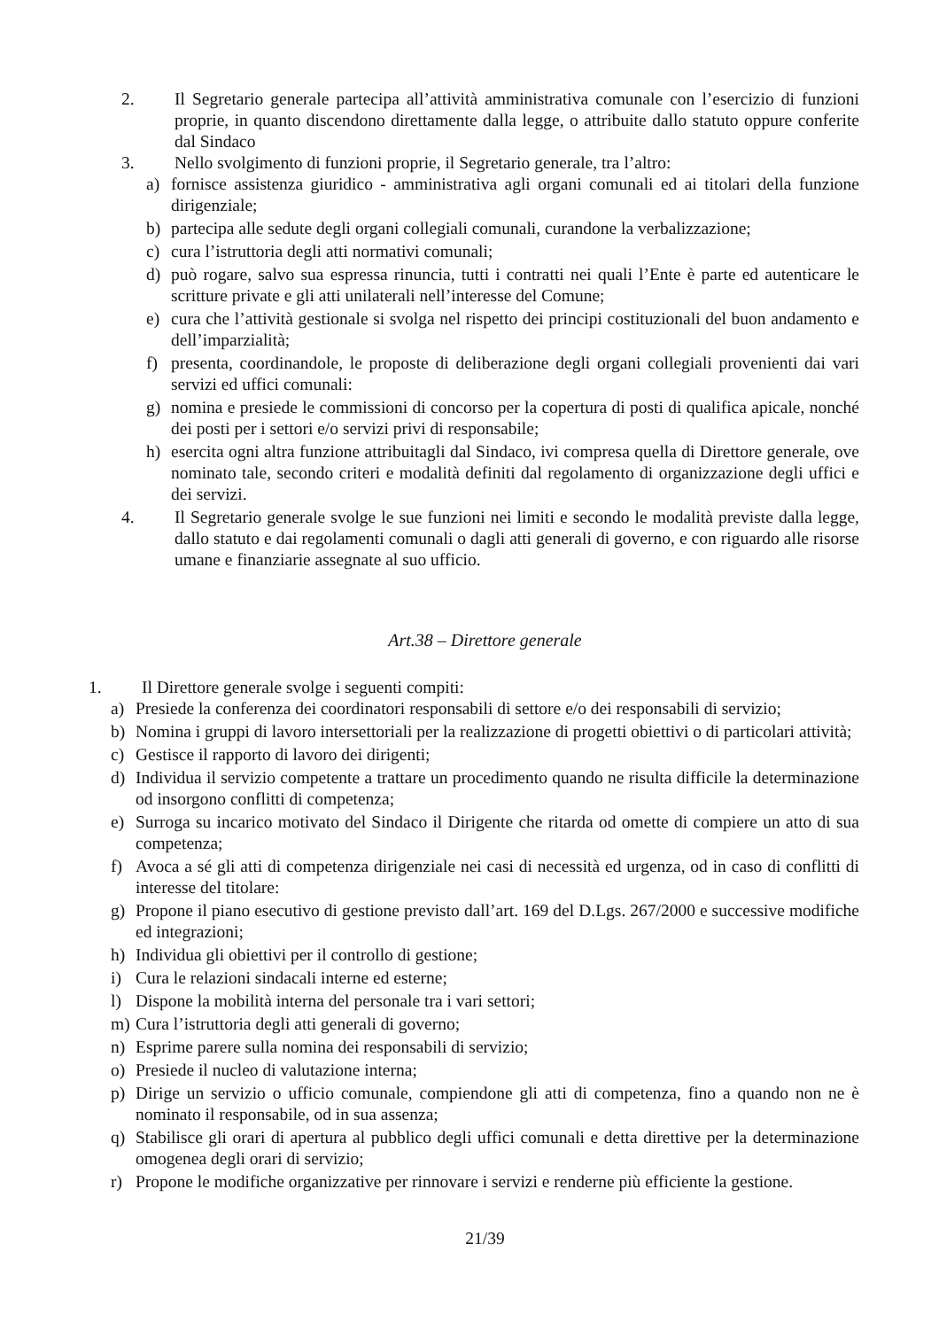2. Il Segretario generale partecipa all’attività amministrativa comunale con l’esercizio di funzioni proprie, in quanto discendono direttamente dalla legge, o attribuite dallo statuto oppure conferite dal Sindaco
3. Nello svolgimento di funzioni proprie, il Segretario generale, tra l’altro:
a) fornisce assistenza giuridico - amministrativa agli organi comunali ed ai titolari della funzione dirigenziale;
b) partecipa alle sedute degli organi collegiali comunali, curandone la verbalizzazione;
c) cura l’istruttoria degli atti normativi comunali;
d) può rogare, salvo sua espressa rinuncia, tutti i contratti nei quali l’Ente è parte ed autenticare le scritture private e gli atti unilaterali nell’interesse del Comune;
e) cura che l’attività gestionale si svolga nel rispetto dei principi costituzionali del buon andamento e dell’imparzialità;
f) presenta, coordinandole, le proposte di deliberazione degli organi collegiali provenienti dai vari servizi ed uffici comunali:
g) nomina e presiede le commissioni di concorso per la copertura di posti di qualifica apicale, nonché dei posti per i settori e/o servizi privi di responsabile;
h) esercita ogni altra funzione attribuitagli dal Sindaco, ivi compresa quella di Direttore generale, ove nominato tale, secondo criteri e modalità definiti dal regolamento di organizzazione degli uffici e dei servizi.
4. Il Segretario generale svolge le sue funzioni nei limiti e secondo le modalità previste dalla legge, dallo statuto e dai regolamenti comunali o dagli atti generali di governo, e con riguardo alle risorse umane e finanziarie assegnate al suo ufficio.
Art.38 – Direttore generale
1. Il Direttore generale svolge i seguenti compiti:
a) Presiede la conferenza dei coordinatori responsabili di settore e/o dei responsabili di servizio;
b) Nomina i gruppi di lavoro intersettoriali per la realizzazione di progetti obiettivi o di particolari attività;
c) Gestisce il rapporto di lavoro dei dirigenti;
d) Individua il servizio competente a trattare un procedimento quando ne risulta difficile la determinazione od insorgono conflitti di competenza;
e) Surroga su incarico motivato del Sindaco il Dirigente che ritarda od omette di compiere un atto di sua competenza;
f) Avoca a sé gli atti di competenza dirigenziale nei casi di necessità ed urgenza, od in caso di conflitti di interesse del titolare:
g) Propone il piano esecutivo di gestione previsto dall’art. 169 del D.Lgs. 267/2000 e successive modifiche ed integrazioni;
h) Individua gli obiettivi per il controllo di gestione;
i) Cura le relazioni sindacali interne ed esterne;
l) Dispone la mobilità interna del personale tra i vari settori;
m) Cura l’istruttoria degli atti generali di governo;
n) Esprime parere sulla nomina dei responsabili di servizio;
o) Presiede il nucleo di valutazione interna;
p) Dirige un servizio o ufficio comunale, compiendone gli atti di competenza, fino a quando non ne è nominato il responsabile, od in sua assenza;
q) Stabilisce gli orari di apertura al pubblico degli uffici comunali e detta direttive per la determinazione omogenea degli orari di servizio;
r) Propone le modifiche organizzative per rinnovare i servizi e renderne più efficiente la gestione.
21/39